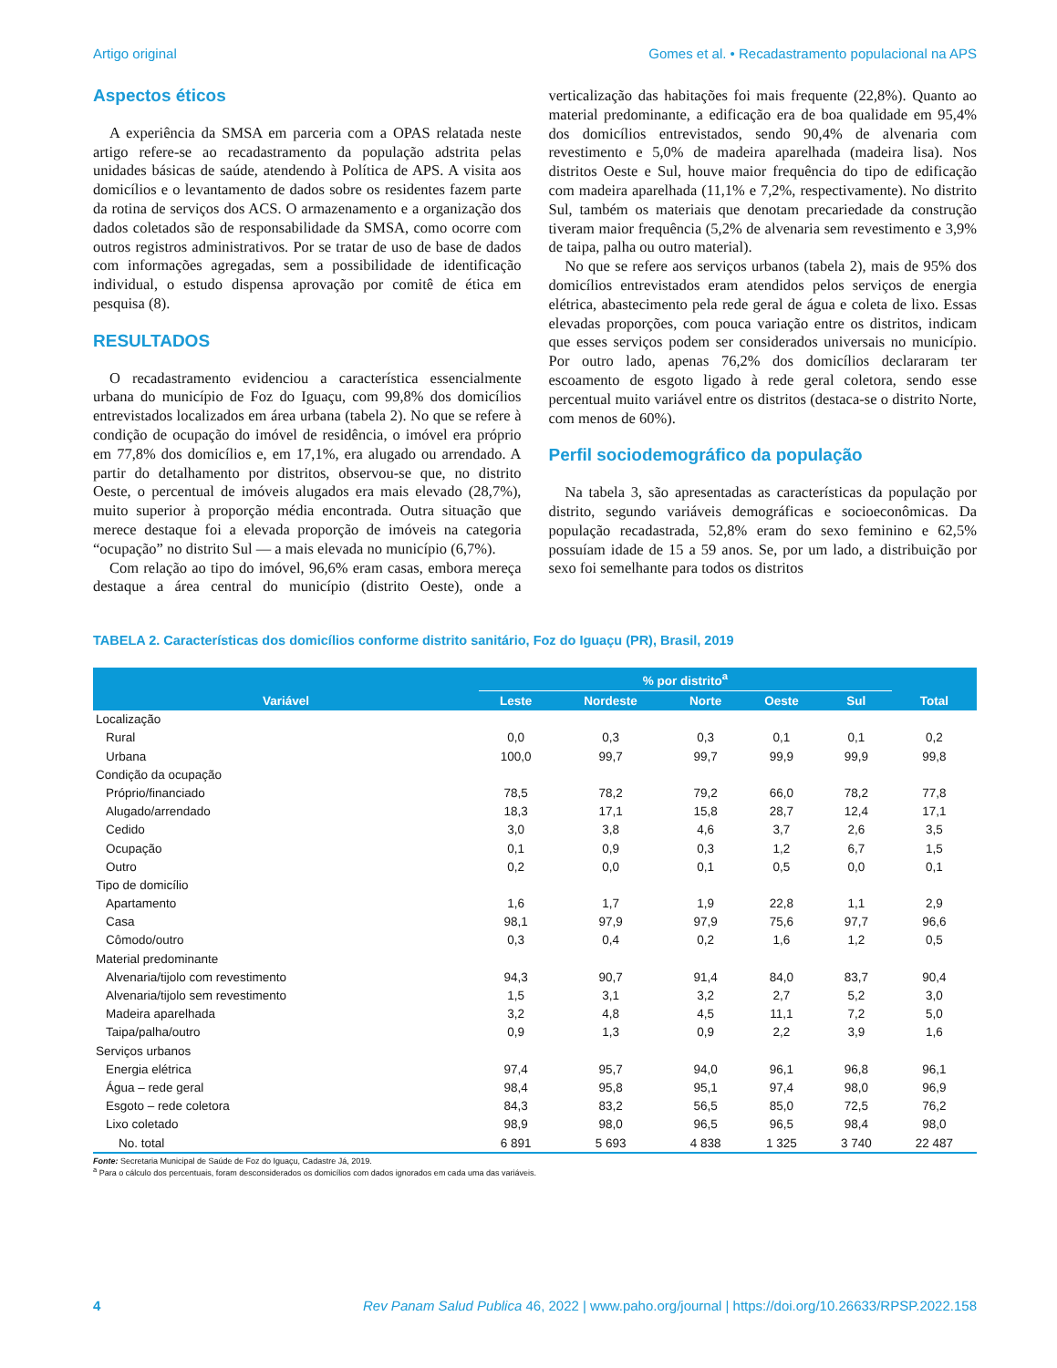Artigo original Gomes et al. • Recadastramento populacional na APS
Aspectos éticos
A experiência da SMSA em parceria com a OPAS relatada neste artigo refere-se ao recadastramento da população adstrita pelas unidades básicas de saúde, atendendo à Política de APS. A visita aos domicílios e o levantamento de dados sobre os residentes fazem parte da rotina de serviços dos ACS. O armazenamento e a organização dos dados coletados são de responsabilidade da SMSA, como ocorre com outros registros administrativos. Por se tratar de uso de base de dados com informações agregadas, sem a possibilidade de identificação individual, o estudo dispensa aprovação por comitê de ética em pesquisa (8).
RESULTADOS
O recadastramento evidenciou a característica essencialmente urbana do município de Foz do Iguaçu, com 99,8% dos domicílios entrevistados localizados em área urbana (tabela 2). No que se refere à condição de ocupação do imóvel de residência, o imóvel era próprio em 77,8% dos domicílios e, em 17,1%, era alugado ou arrendado. A partir do detalhamento por distritos, observou-se que, no distrito Oeste, o percentual de imóveis alugados era mais elevado (28,7%), muito superior à proporção média encontrada. Outra situação que merece destaque foi a elevada proporção de imóveis na categoria “ocupação” no distrito Sul — a mais elevada no município (6,7%).
Com relação ao tipo do imóvel, 96,6% eram casas, embora mereça destaque a área central do município (distrito Oeste), onde a verticalização das habitações foi mais frequente (22,8%). Quanto ao material predominante, a edificação era de boa qualidade em 95,4% dos domicílios entrevistados, sendo 90,4% de alvenaria com revestimento e 5,0% de madeira aparelhada (madeira lisa). Nos distritos Oeste e Sul, houve maior frequência do tipo de edificação com madeira aparelhada (11,1% e 7,2%, respectivamente). No distrito Sul, também os materiais que denotam precariedade da construção tiveram maior frequência (5,2% de alvenaria sem revestimento e 3,9% de taipa, palha ou outro material).
No que se refere aos serviços urbanos (tabela 2), mais de 95% dos domicílios entrevistados eram atendidos pelos serviços de energia elétrica, abastecimento pela rede geral de água e coleta de lixo. Essas elevadas proporções, com pouca variação entre os distritos, indicam que esses serviços podem ser considerados universais no município. Por outro lado, apenas 76,2% dos domicílios declararam ter escoamento de esgoto ligado à rede geral coletora, sendo esse percentual muito variável entre os distritos (destaca-se o distrito Norte, com menos de 60%).
Perfil sociodemográfico da população
Na tabela 3, são apresentadas as características da população por distrito, segundo variáveis demográficas e socioeconômicas. Da população recadastrada, 52,8% eram do sexo feminino e 62,5% possuíam idade de 15 a 59 anos. Se, por um lado, a distribuição por sexo foi semelhante para todos os distritos
TABELA 2. Características dos domicílios conforme distrito sanitário, Foz do Iguaçu (PR), Brasil, 2019
| Variável | % por distrito<sup>a</sup> | | | | | Total |
| --- | --- | --- | --- | --- | --- | --- |
| | Leste | Nordeste | Norte | Oeste | Sul | |
| Localização | | | | | | |
| Rural | 0,0 | 0,3 | 0,3 | 0,1 | 0,1 | 0,2 |
| Urbana | 100,0 | 99,7 | 99,7 | 99,9 | 99,9 | 99,8 |
| Condição da ocupação | | | | | | |
| Próprio/financiado | 78,5 | 78,2 | 79,2 | 66,0 | 78,2 | 77,8 |
| Alugado/arrendado | 18,3 | 17,1 | 15,8 | 28,7 | 12,4 | 17,1 |
| Cedido | 3,0 | 3,8 | 4,6 | 3,7 | 2,6 | 3,5 |
| Ocupação | 0,1 | 0,9 | 0,3 | 1,2 | 6,7 | 1,5 |
| Outro | 0,2 | 0,0 | 0,1 | 0,5 | 0,0 | 0,1 |
| Tipo de domicílio | | | | | | |
| Apartamento | 1,6 | 1,7 | 1,9 | 22,8 | 1,1 | 2,9 |
| Casa | 98,1 | 97,9 | 97,9 | 75,6 | 97,7 | 96,6 |
| Cômodo/outro | 0,3 | 0,4 | 0,2 | 1,6 | 1,2 | 0,5 |
| Material predominante | | | | | | |
| Alvenaria/tijolo com revestimento | 94,3 | 90,7 | 91,4 | 84,0 | 83,7 | 90,4 |
| Alvenaria/tijolo sem revestimento | 1,5 | 3,1 | 3,2 | 2,7 | 5,2 | 3,0 |
| Madeira aparelhada | 3,2 | 4,8 | 4,5 | 11,1 | 7,2 | 5,0 |
| Taipa/palha/outro | 0,9 | 1,3 | 0,9 | 2,2 | 3,9 | 1,6 |
| Serviços urbanos | | | | | | |
| Energia elétrica | 97,4 | 95,7 | 94,0 | 96,1 | 96,8 | 96,1 |
| Água – rede geral | 98,4 | 95,8 | 95,1 | 97,4 | 98,0 | 96,9 |
| Esgoto – rede coletora | 84,3 | 83,2 | 56,5 | 85,0 | 72,5 | 76,2 |
| Lixo coletado | 98,9 | 98,0 | 96,5 | 96,5 | 98,4 | 98,0 |
| No. total | 6 891 | 5 693 | 4 838 | 1 325 | 3 740 | 22 487 |
Fonte: Secretaria Municipal de Saúde de Foz do Iguaçu, Cadastre Já, 2019.
<sup>a</sup> Para o cálculo dos percentuais, foram desconsiderados os domicílios com dados ignorados em cada uma das variáveis.
4 Rev Panam Salud Publica 46, 2022 | www.paho.org/journal | https://doi.org/10.26633/RPSP.2022.158